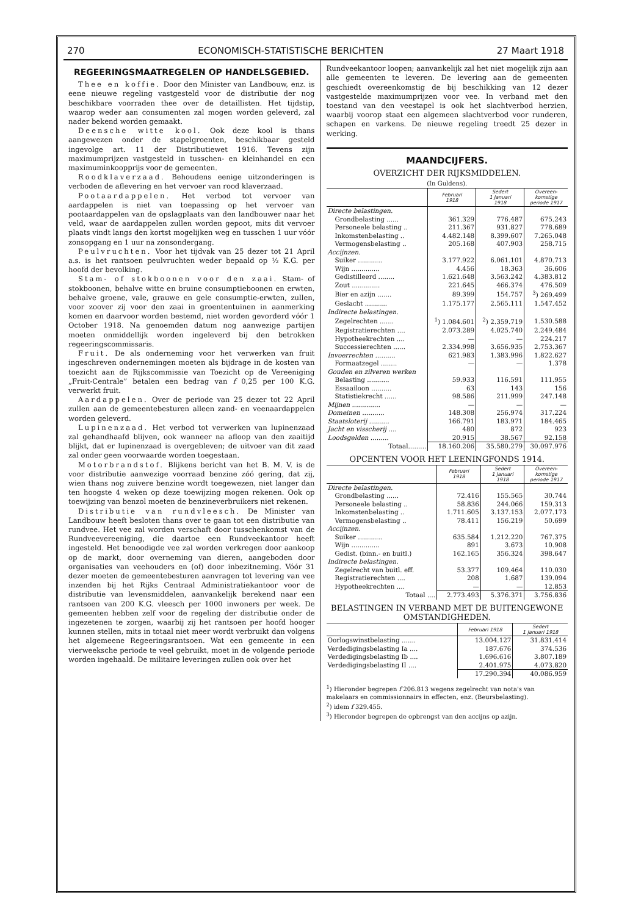270 ECONOMISCH-STATISTISCHE BERICHTEN 27 Maart 1918
REGEERINGSMAATREGELEN OP HANDELSGEBIED.
Thee en koffie. Door den Minister van Landbouw, enz. is eene nieuwe regeling vastgesteld voor de distributie der nog beschikbare voorraden thee over de detaillisten. Het tijdstip, waarop weder aan consumenten zal mogen worden geleverd, zal nader bekend worden gemaakt.
Deensche witte kool. Ook deze kool is thans aangewezen onder de stapelgroenten, beschikbaar gesteld ingevolge art. 11 der Distributiewet 1916. Tevens zijn maximumprijzen vastgesteld in tusschen- en kleinhandel en een maximuminkoopprijs voor de gemeenten.
Roodklaverzaad. Behoudens eenige uitzonderingen is verboden de aflevering en het vervoer van rood klaverzaad.
Pootaardappelen. Het verbod tot vervoer van aardappelen is niet van toepassing op het vervoer van pootaardappelen van de opslagplaats van den landbouwer naar het veld, waar de aardappelen zullen worden gepoot, mits dit vervoer plaats vindt langs den kortst mogelijken weg en tusschen 1 uur vóór zonsopgang en 1 uur na zonsondergang.
Peulvruchten. Voor het tijdvak van 25 dezer tot 21 April a.s. is het rantsoen peulvruchten weder bepaald op ½ K.G. per hoofd der bevolking.
Stam- of stokboonen voor den zaai. Stam- of stokboonen, behalve witte en bruine consumptieboonen en erwten, behalve groene, vale, grauwe en gele consumptie-erwten, zullen, voor zoover zij voor den zaai in groententuinen in aanmerking komen en daarvoor worden bestemd, niet worden gevorderd vóór 1 October 1918. Na genoemden datum nog aanwezige partijen moeten onmiddellijk worden ingeleverd bij den betrokken regeeringscommissaris.
Fruit. De als onderneming voor het verwerken van fruit ingeschreven ondernemingen moeten als bijdrage in de kosten van toezicht aan de Rijkscommissie van Toezicht op de Vereeniging „Fruit-Centrale” betalen een bedrag van f 0,25 per 100 K.G. verwerkt fruit.
Aardappelen. Over de periode van 25 dezer tot 22 April zullen aan de gemeentebesturen alleen zand- en veenaardappelen worden geleverd.
Lupinenzaad. Het verbod tot verwerken van lupinenzaad zal gehandhaafd blijven, ook wanneer na afloop van den zaaitijd blijkt, dat er lupinenzaad is overgebleven; de uitvoer van dit zaad zal onder geen voorwaarde worden toegestaan.
Motorbrandstof. Blijkens bericht van het B. M. V. is de voor distributie aanwezige voorraad benzine zóó gering, dat zij, wien thans nog zuivere benzine wordt toegewezen, niet langer dan ten hoogste 4 weken op deze toewijzing mogen rekenen. Ook op toewijzing van benzol moeten de benzineverbruikers niet rekenen.
Distributie van rundvleesch. De Minister van Landbouw heeft besloten thans over te gaan tot een distributie van rundvee. Het vee zal worden verschaft door tusschenkomst van de Rundveevereeniging, die daartoe een Rundveekantoor heeft ingesteld. Het benoodigde vee zal worden verkregen door aankoop op de markt, door overneming van dieren, aangeboden door organisaties van veehouders en (of) door inbezitneming. Vóór 31 dezer moeten de gemeentebesturen aanvragen tot levering van vee inzenden bij het Rijks Centraal Administratiekantoor voor de distributie van levensmiddelen, aanvankelijk berekend naar een rantsoen van 200 K.G. vleesch per 1000 inwoners per week. De gemeenten hebben zelf voor de regeling der distributie onder de ingezetenen te zorgen, waarbij zij het rantsoen per hoofd hooger kunnen stellen, mits in totaal niet meer wordt verbruikt dan volgens het algemeene Regeeringsrantsoen. Wat een gemeente in een vierweeksche periode te veel gebruikt, moet in de volgende periode worden ingehaald. De militaire leveringen zullen ook over het
Rundveekantoor loopen; aanvankelijk zal het niet mogelijk zijn aan alle gemeenten te leveren. De levering aan de gemeenten geschiedt overeenkomstig de bij beschikking van 12 dezer vastgestelde maximumprijzen voor vee. In verband met den toestand van den veestapel is ook het slachtverbod herzien, waarbij voorop staat een algemeen slachtverbod voor runderen, schapen en varkens. De nieuwe regeling treedt 25 dezer in werking.
MAANDCIJFERS.
OVERZICHT DER RIJKSMIDDELEN.
(In Guldens).
| | Februari 1918 | Sedert 1 Januari 1918 | Overeen- komstige periode 1917 |
| --- | --- | --- | --- |
| Directe belastingen. | | | |
| Grondbelasting ...... | 361.329 | 776.487 | 675.243 |
| Personeele belasting .. | 211.367 | 931.827 | 778.689 |
| Inkomstenbelasting .. | 4.482.148 | 8.399.607 | 7.265.048 |
| Vermogensbelasting .. | 205.168 | 407.903 | 258.715 |
| Accijnzen. | | | |
| Suiker ............ | 3.177.922 | 6.061.101 | 4.870.713 |
| Wijn .............. | 4.456 | 18.363 | 36.606 |
| Gedistilleerd ........ | 1.621.648 | 3.563.242 | 4.383.812 |
| Zout .............. | 221.645 | 466.374 | 476.509 |
| Bier en azijn ....... | 89.399 | 154.757 | <sup>3</sup>) 269.499 |
| Geslacht ........... | 1.175.177 | 2.565.111 | 1.547.452 |
| Indirecte belastingen. | | | |
| Zegelrechten ....... | <sup>1</sup>) 1.084.601 | <sup>2</sup>) 2.359.719 | 1.530.588 |
| Registratierechten .... | 2.073.289 | 4.025.740 | 2.249.484 |
| Hypotheekrechten .... | — | — | 224.217 |
| Successierechten ...... | 2.334.998 | 3.656.935 | 2.753.367 |
| Invoerrechten .......... | 621.983 | 1.383.996 | 1.822.627 |
| Formaatzegel ........ | — | — | 1.378 |
| Gouden en zilveren werken | | | |
| Belasting ........... | 59.933 | 116.591 | 111.955 |
| Essaailoon .......... | 63 | 143 | 156 |
| Statistiekrecht ...... | 98.586 | 211.999 | 247.148 |
| Mijnen .............. | — | — | — |
| Domeinen ........... | 148.308 | 256.974 | 317.224 |
| Staatsloterij .......... | 166.791 | 183.971 | 184.465 |
| Jacht en visscherij .... | 480 | 872 | 923 |
| Loodsgelden ......... | 20.915 | 38.567 | 92.158 |
| Totaal......... | 18.160.206 | 35.580.279 | 30.097.976 |
OPCENTEN VOOR HET LEENINGFONDS 1914.
| | Februari 1918 | Sedert 1 Januari 1918 | Overeen- komstige periode 1917 |
| --- | --- | --- | --- |
| Directe belastingen. | | | |
| Grondbelasting ...... | 72.416 | 155.565 | 30.744 |
| Personeele belasting .. | 58.836 | 244.066 | 159.313 |
| Inkomstenbelasting .. | 1.711.605 | 3.137.153 | 2.077.173 |
| Vermogensbelasting .. | 78.411 | 156.219 | 50.699 |
| Accijnzen. | | | |
| Suiker ............ | 635.584 | 1.212.220 | 767.375 |
| Wijn .............. | 891 | 3.673 | 10.908 |
| Gedist. (binn.- en buitl.) | 162.165 | 356.324 | 398.647 |
| Indirecte belastingen. | | | |
| Zegelrecht van buitl. eff. | 53.377 | 109.464 | 110.030 |
| Registratierechten .... | 208 | 1.687 | 139.094 |
| Hypotheekrechten .... | — | — | 12.853 |
| Totaal .... | 2.773.493 | 5.376.371 | 3.756.836 |
BELASTINGEN IN VERBAND MET DE BUITENGEWONE OMSTANDIGHEDEN.
| | Februari 1918 | Sedert 1 Januari 1918 |
| --- | --- | --- |
| Oorlogswinstbelasting ....... | 13.004.127 | 31.831.414 |
| Verdedigingsbelasting Ia .... | 187.676 | 374.536 |
| Verdedigingsbelasting Ib .... | 1.696.616 | 3.807.189 |
| Verdedigingsbelasting II .... | 2.401.975 | 4.073.820 |
| | 17.290.394 | 40.086.959 |
<sup>1</sup>) Hieronder begrepen f 206.813 wegens zegelrecht van nota's van makelaars en commissionnairs in effecten, enz. (Beursbelasting).
<sup>2</sup>) idem f 329.455.
<sup>3</sup>) Hieronder begrepen de opbrengst van den accijns op azijn.